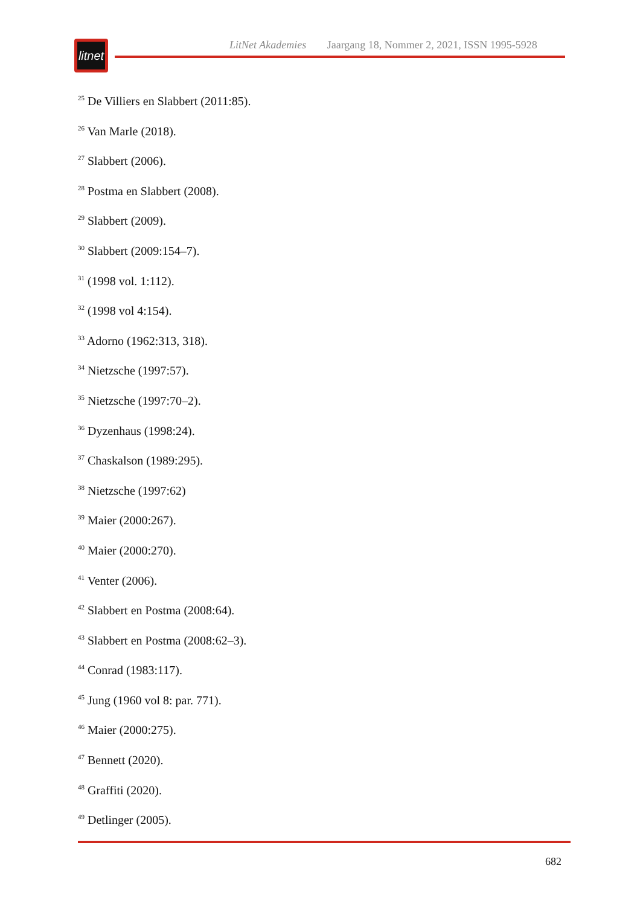litnet
LitNet Akademies Jaargang 18, Nommer 2, 2021, ISSN 1995-5928
<sup>25</sup> De Villiers en Slabbert (2011:85).
<sup>26</sup> Van Marle (2018).
<sup>27</sup> Slabbert (2006).
<sup>28</sup> Postma en Slabbert (2008).
<sup>29</sup> Slabbert (2009).
<sup>30</sup> Slabbert (2009:154–7).
<sup>31</sup> (1998 vol. 1:112).
<sup>32</sup> (1998 vol 4:154).
<sup>33</sup> Adorno (1962:313, 318).
<sup>34</sup> Nietzsche (1997:57).
<sup>35</sup> Nietzsche (1997:70–2).
<sup>36</sup> Dyzenhaus (1998:24).
<sup>37</sup> Chaskalson (1989:295).
<sup>38</sup> Nietzsche (1997:62)
<sup>39</sup> Maier (2000:267).
<sup>40</sup> Maier (2000:270).
<sup>41</sup> Venter (2006).
<sup>42</sup> Slabbert en Postma (2008:64).
<sup>43</sup> Slabbert en Postma (2008:62–3).
<sup>44</sup> Conrad (1983:117).
<sup>45</sup> Jung (1960 vol 8: par. 771).
<sup>46</sup> Maier (2000:275).
<sup>47</sup> Bennett (2020).
<sup>48</sup> Graffiti (2020).
<sup>49</sup> Detlinger (2005).
682